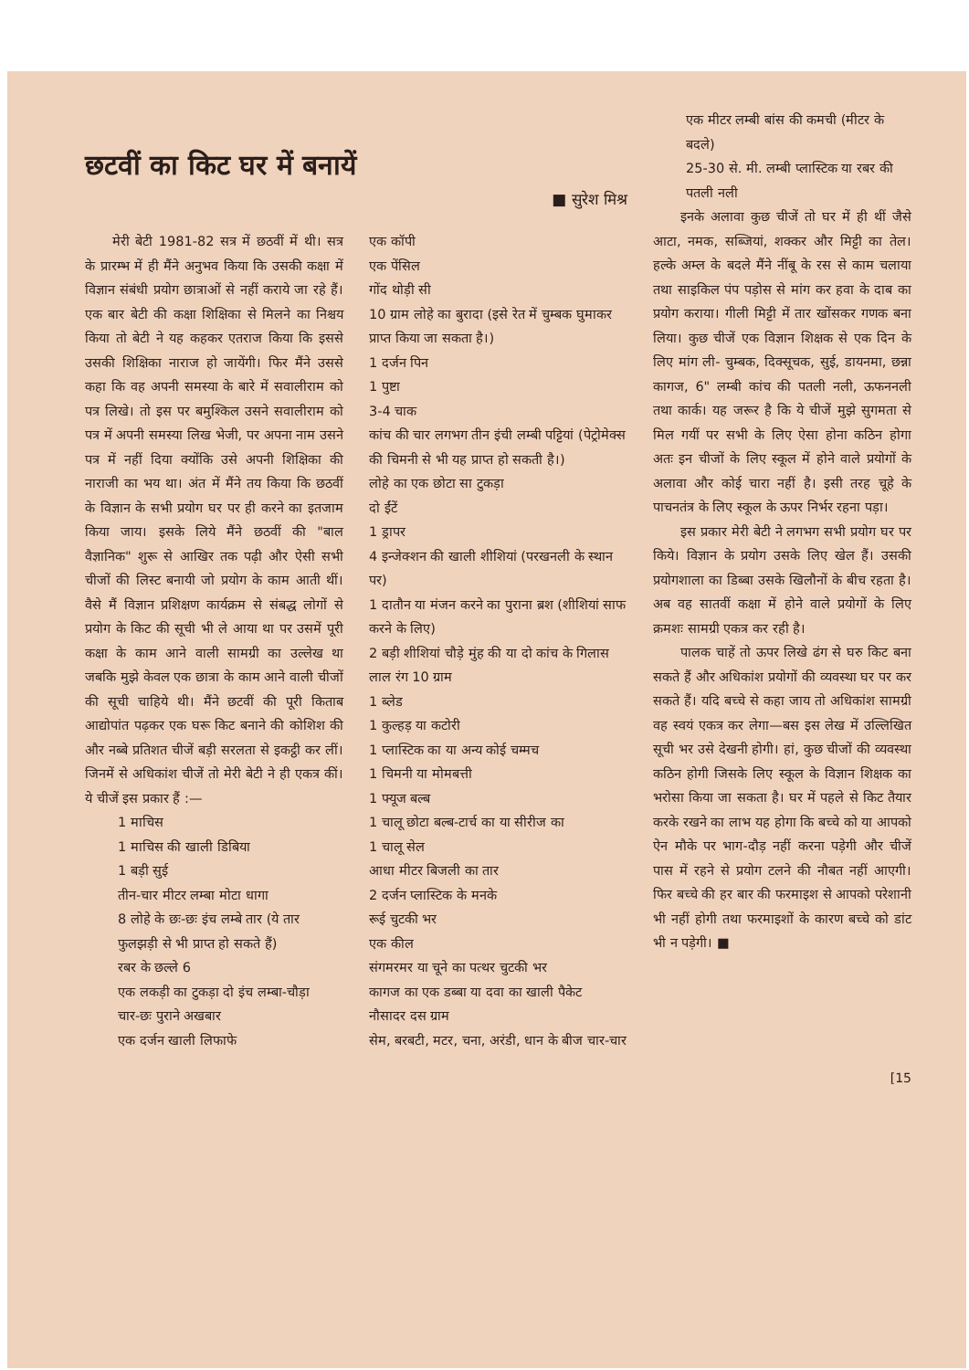छटवीं का किट घर में बनायें
■ सुरेश मिश्र
मेरी बेटी 1981-82 सत्र में छठवीं में थी। सत्र के प्रारम्भ में ही मैंने अनुभव किया कि उसकी कक्षा में विज्ञान संबंधी प्रयोग छात्राओं से नहीं कराये जा रहे हैं। एक बार बेटी की कक्षा शिक्षिका से मिलने का निश्चय किया तो बेटी ने यह कहकर एतराज किया कि इससे उसकी शिक्षिका नाराज हो जायेंगी। फिर मैंने उससे कहा कि वह अपनी समस्या के बारे में सवालीराम को पत्र लिखे। तो इस पर बमुश्किल उसने सवालीराम को पत्र में अपनी समस्या लिख भेजी, पर अपना नाम उसने पत्र में नहीं दिया क्योंकि उसे अपनी शिक्षिका की नाराजी का भय था। अंत में मैंने तय किया कि छठवीं के विज्ञान के सभी प्रयोग घर पर ही करने का इतजाम किया जाय। इसके लिये मैंने छठवीं की "बाल वैज्ञानिक" शुरू से आखिर तक पढ़ी और ऐसी सभी चीजों की लिस्ट बनायी जो प्रयोग के काम आती थीं। वैसे मैं विज्ञान प्रशिक्षण कार्यक्रम से संबद्ध लोगों से प्रयोग के किट की सूची भी ले आया था पर उसमें पूरी कक्षा के काम आने वाली सामग्री का उल्लेख था जबकि मुझे केवल एक छात्रा के काम आने वाली चीजों की सूची चाहिये थी। मैंने छटवीं की पूरी किताब आद्योपांत पढ़कर एक घरू किट बनाने की कोशिश की और नब्बे प्रतिशत चीजें बड़ी सरलता से इकट्ठी कर लीं। जिनमें से अधिकांश चीजें तो मेरी बेटी ने ही एकत्र कीं। ये चीजें इस प्रकार हैं :—
1 माचिस
1 माचिस की खाली डिबिया
1 बड़ी सुई
तीन-चार मीटर लम्बा मोटा धागा
8 लोहे के छः-छः इंच लम्बे तार (ये तार फुलझड़ी से भी प्राप्त हो सकते हैं)
रबर के छल्ले 6
एक लकड़ी का टुकड़ा दो इंच लम्बा-चौड़ा
चार-छः पुराने अखबार
एक दर्जन खाली लिफाफे
एक कॉपी
एक पेंसिल
गोंद थोड़ी सी
10 ग्राम लोहे का बुरादा (इसे रेत में चुम्बक घुमाकर प्राप्त किया जा सकता है।)
1 दर्जन पिन
1 पुष्टा
3-4 चाक
कांच की चार लगभग तीन इंची लम्बी पट्टियां (पेट्रोमेक्स की चिमनी से भी यह प्राप्त हो सकती है।)
लोहे का एक छोटा सा टुकड़ा
दो ईंटें
1 ड्रापर
4 इन्जेक्शन की खाली शीशियां (परखनली के स्थान पर)
1 दातौन या मंजन करने का पुराना ब्रश (शीशियां साफ करने के लिए)
2 बड़ी शीशियां चौड़े मुंह की या दो कांच के गिलास
लाल रंग 10 ग्राम
1 ब्लेड
1 कुल्हड़ या कटोरी
1 प्लास्टिक का या अन्य कोई चम्मच
1 चिमनी या मोमबत्ती
1 फ्यूज बल्ब
1 चालू छोटा बल्ब-टार्च का या सीरीज का
1 चालू सेल
आधा मीटर बिजली का तार
2 दर्जन प्लास्टिक के मनके
रूई चुटकी भर
एक कील
संगमरमर या चूने का पत्थर चुटकी भर
कागज का एक डब्बा या दवा का खाली पैकेट
नौसादर दस ग्राम
सेम, बरबटी, मटर, चना, अरंडी, धान के बीज चार-चार
एक मीटर लम्बी बांस की कमची (मीटर के बदले)
25-30 से. मी. लम्बी प्लास्टिक या रबर की पतली नली
इनके अलावा कुछ चीजें तो घर में ही थीं जैसे आटा, नमक, सब्जियां, शक्कर और मिट्टी का तेल। हल्के अम्ल के बदले मैंने नींबू के रस से काम चलाया तथा साइकिल पंप पड़ोस से मांग कर हवा के दाब का प्रयोग कराया। गीली मिट्टी में तार खोंसकर गणक बना लिया। कुछ चीजें एक विज्ञान शिक्षक से एक दिन के लिए मांग ली- चुम्बक, दिक्सूचक, सुई, डायनमा, छन्ना कागज, 6" लम्बी कांच की पतली नली, ऊफननली तथा कार्क। यह जरूर है कि ये चीजें मुझे सुगमता से मिल गयीं पर सभी के लिए ऐसा होना कठिन होगा अतः इन चीजों के लिए स्कूल में होने वाले प्रयोगों के अलावा और कोई चारा नहीं है। इसी तरह चूहे के पाचनतंत्र के लिए स्कूल के ऊपर निर्भर रहना पड़ा।
इस प्रकार मेरी बेटी ने लगभग सभी प्रयोग घर पर किये। विज्ञान के प्रयोग उसके लिए खेल हैं। उसकी प्रयोगशाला का डिब्बा उसके खिलौनों के बीच रहता है। अब वह सातवीं कक्षा में होने वाले प्रयोगों के लिए क्रमशः सामग्री एकत्र कर रही है।
पालक चाहें तो ऊपर लिखे ढंग से घरु किट बना सकते हैं और अधिकांश प्रयोगों की व्यवस्था घर पर कर सकते हैं। यदि बच्चे से कहा जाय तो अधिकांश सामग्री वह स्वयं एकत्र कर लेगा—बस इस लेख में उल्लिखित सूची भर उसे देखनी होगी। हां, कुछ चीजों की व्यवस्था कठिन होगी जिसके लिए स्कूल के विज्ञान शिक्षक का भरोसा किया जा सकता है। घर में पहले से किट तैयार करके रखने का लाभ यह होगा कि बच्चे को या आपको ऐन मौके पर भाग-दौड़ नहीं करना पड़ेगी और चीजें पास में रहने से प्रयोग टलने की नौबत नहीं आएगी। फिर बच्चे की हर बार की फरमाइश से आपको परेशानी भी नहीं होगी तथा फरमाइशों के कारण बच्चे को डांट भी न पड़ेगी। ■
[15